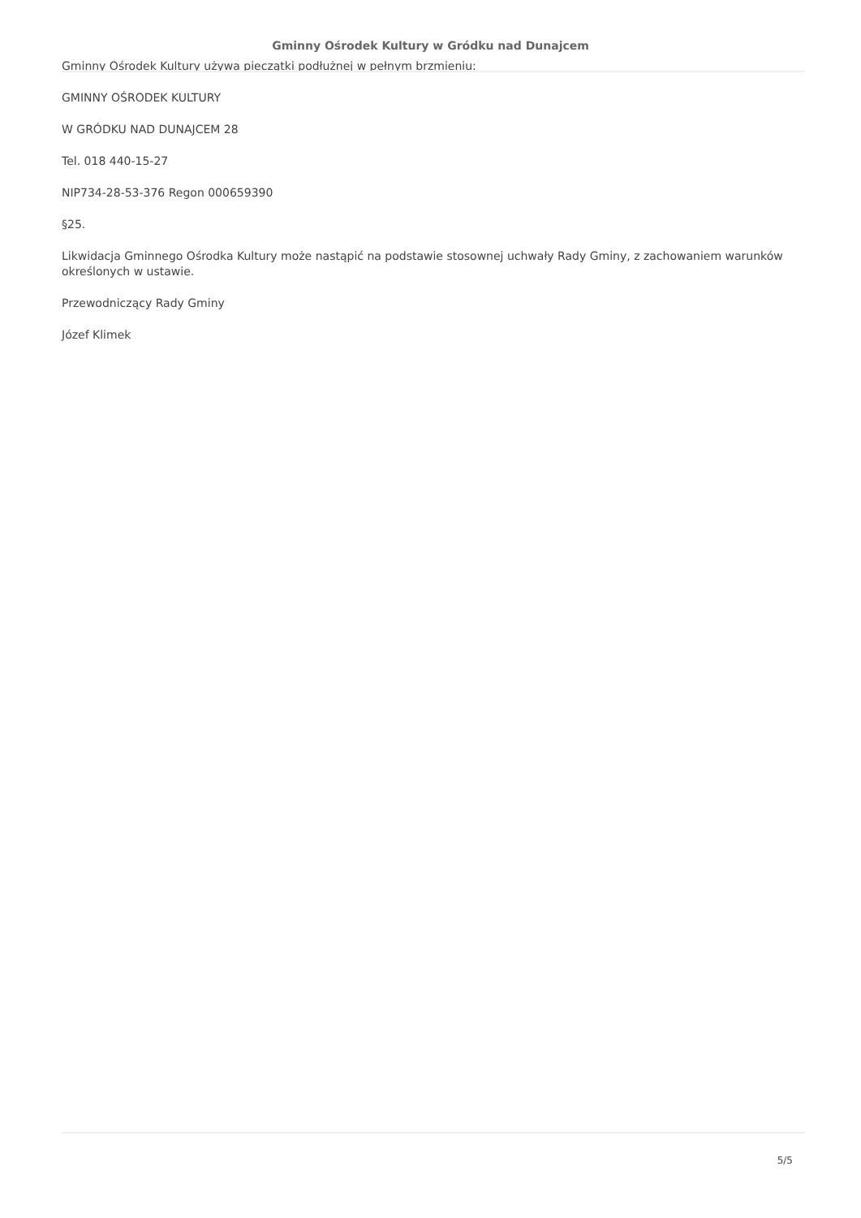Gminny Ośrodek Kultury w Gródku nad Dunajcem
Gminny Ośrodek Kultury używa pieczątki podłużnej w pełnym brzmieniu:
GMINNY OŚRODEK KULTURY
W GRÓDKU NAD DUNAJCEM 28
Tel. 018 440-15-27
NIP734-28-53-376 Regon 000659390
§25.
Likwidacja Gminnego Ośrodka Kultury może nastąpić na podstawie stosownej uchwały Rady Gminy, z zachowaniem warunków określonych w ustawie.
Przewodniczący Rady Gminy
Józef Klimek
5/5